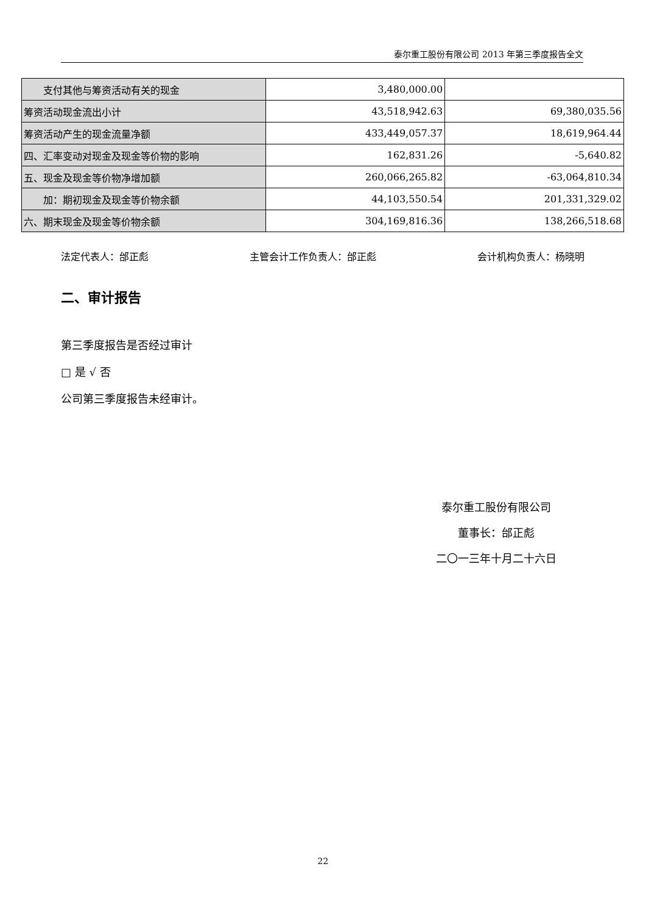泰尔重工股份有限公司 2013 年第三季度报告全文
| 支付其他与筹资活动有关的现金 | 3,480,000.00 | |
| 筹资活动现金流出小计 | 43,518,942.63 | 69,380,035.56 |
| 筹资活动产生的现金流量净额 | 433,449,057.37 | 18,619,964.44 |
| 四、汇率变动对现金及现金等价物的影响 | 162,831.26 | -5,640.82 |
| 五、现金及现金等价物净增加额 | 260,066,265.82 | -63,064,810.34 |
| 加：期初现金及现金等价物余额 | 44,103,550.54 | 201,331,329.02 |
| 六、期末现金及现金等价物余额 | 304,169,816.36 | 138,266,518.68 |
法定代表人：邰正彪 主管会计工作负责人：邰正彪 会计机构负责人：杨晓明
二、审计报告
第三季度报告是否经过审计
□ 是 √ 否
公司第三季度报告未经审计。
泰尔重工股份有限公司
董事长：邰正彪
二〇一三年十月二十六日
22